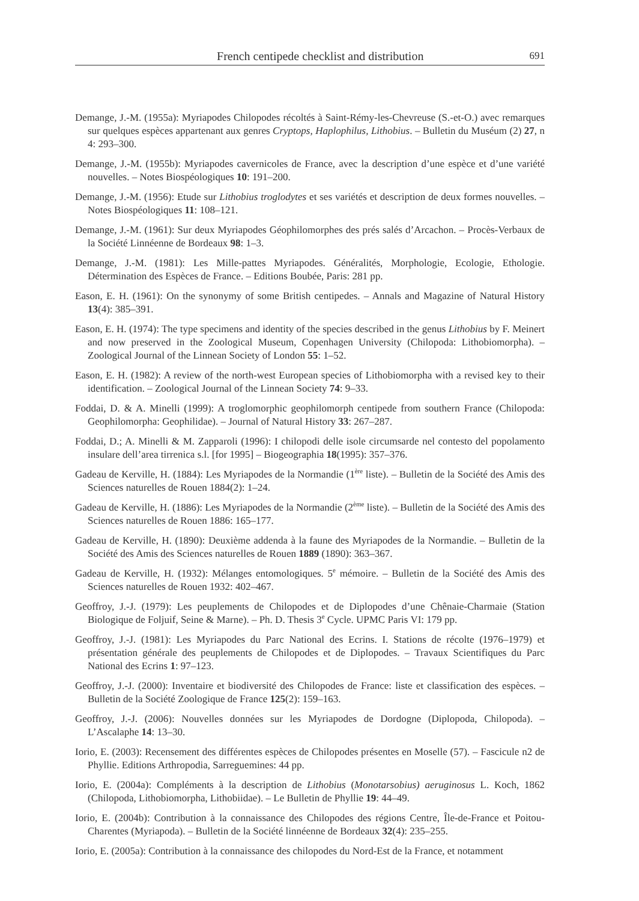French centipede checklist and distribution
691
Demange, J.-M. (1955a): Myriapodes Chilopodes récoltés à Saint-Rémy-les-Chevreuse (S.-et-O.) avec remarques sur quelques espèces appartenant aux genres Cryptops, Haplophilus, Lithobius. – Bulletin du Muséum (2) 27, n 4: 293–300.
Demange, J.-M. (1955b): Myriapodes cavernicoles de France, avec la description d’une espèce et d’une variété nouvelles. – Notes Biospéologiques 10: 191–200.
Demange, J.-M. (1956): Etude sur Lithobius troglodytes et ses variétés et description de deux formes nouvelles. – Notes Biospéologiques 11: 108–121.
Demange, J.-M. (1961): Sur deux Myriapodes Géophilomorphes des prés salés d’Arcachon. – Procès-Verbaux de la Société Linnéenne de Bordeaux 98: 1–3.
Demange, J.-M. (1981): Les Mille-pattes Myriapodes. Généralités, Morphologie, Ecologie, Ethologie. Détermination des Espèces de France. – Editions Boubée, Paris: 281 pp.
Eason, E. H. (1961): On the synonymy of some British centipedes. – Annals and Magazine of Natural History 13(4): 385–391.
Eason, E. H. (1974): The type specimens and identity of the species described in the genus Lithobius by F. Meinert and now preserved in the Zoological Museum, Copenhagen University (Chilopoda: Lithobiomorpha). – Zoological Journal of the Linnean Society of London 55: 1–52.
Eason, E. H. (1982): A review of the north-west European species of Lithobiomorpha with a revised key to their identification. – Zoological Journal of the Linnean Society 74: 9–33.
Foddai, D. & A. Minelli (1999): A troglomorphic geophilomorph centipede from southern France (Chilopoda: Geophilomorpha: Geophilidae). – Journal of Natural History 33: 267–287.
Foddai, D.; A. Minelli & M. Zapparoli (1996): I chilopodi delle isole circumsarde nel contesto del popolamento insulare dell’area tirrenica s.l. [for 1995] – Biogeographia 18(1995): 357–376.
Gadeau de Kerville, H. (1884): Les Myriapodes de la Normandie (1<sup>ère</sup> liste). – Bulletin de la Société des Amis des Sciences naturelles de Rouen 1884(2): 1–24.
Gadeau de Kerville, H. (1886): Les Myriapodes de la Normandie (2<sup>ème</sup> liste). – Bulletin de la Société des Amis des Sciences naturelles de Rouen 1886: 165–177.
Gadeau de Kerville, H. (1890): Deuxième addenda à la faune des Myriapodes de la Normandie. – Bulletin de la Société des Amis des Sciences naturelles de Rouen 1889 (1890): 363–367.
Gadeau de Kerville, H. (1932): Mélanges entomologiques. 5<sup>e</sup> mémoire. – Bulletin de la Société des Amis des Sciences naturelles de Rouen 1932: 402–467.
Geoffroy, J.-J. (1979): Les peuplements de Chilopodes et de Diplopodes d’une Chênaie-Charmaie (Station Biologique de Foljuif, Seine & Marne). – Ph. D. Thesis 3<sup>e</sup> Cycle. UPMC Paris VI: 179 pp.
Geoffroy, J.-J. (1981): Les Myriapodes du Parc National des Ecrins. I. Stations de récolte (1976–1979) et présentation générale des peuplements de Chilopodes et de Diplopodes. – Travaux Scientifiques du Parc National des Ecrins 1: 97–123.
Geoffroy, J.-J. (2000): Inventaire et biodiversité des Chilopodes de France: liste et classification des espèces. – Bulletin de la Société Zoologique de France 125(2): 159–163.
Geoffroy, J.-J. (2006): Nouvelles données sur les Myriapodes de Dordogne (Diplopoda, Chilopoda). – L’Ascalaphe 14: 13–30.
Iorio, E. (2003): Recensement des différentes espèces de Chilopodes présentes en Moselle (57). – Fascicule n2 de Phyllie. Editions Arthropodia, Sarreguemines: 44 pp.
Iorio, E. (2004a): Compléments à la description de Lithobius (Monotarsobius) aeruginosus L. Koch, 1862 (Chilopoda, Lithobiomorpha, Lithobiidae). – Le Bulletin de Phyllie 19: 44–49.
Iorio, E. (2004b): Contribution à la connaissance des Chilopodes des régions Centre, Île-de-France et Poitou-Charentes (Myriapoda). – Bulletin de la Société linnéenne de Bordeaux 32(4): 235–255.
Iorio, E. (2005a): Contribution à la connaissance des chilopodes du Nord-Est de la France, et notamment